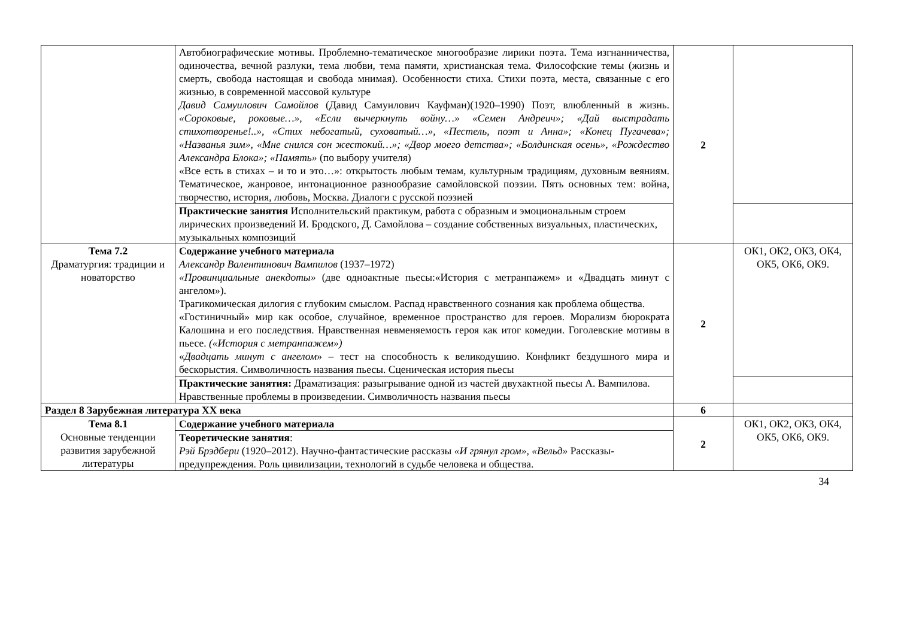| | Автобиографические мотивы. Проблемно-тематическое многообразие лирики поэта. Тема изгнанничества, одиночества, вечной разлуки, тема любви, тема памяти, христианская тема. Философские темы (жизнь и смерть, свобода настоящая и свобода мнимая). Особенности стиха. Стихи поэта, места, связанные с его жизнью, в современной массовой культуре Давид Самуилович Самойлов (Давид Самуилович Кауфман)(1920–1990) Поэт, влюбленный в жизнь. «Сороковые, роковые…», «Если вычеркнуть войну…» «Семен Андреич»; «Дай выстрадать стихотворенье!..», «Стих небогатый, суховатый…», «Пестель, поэт и Анна»; «Конец Пугачева»; «Названья зим», «Мне снился сон жестокий…»; «Двор моего детства»; «Болдинская осень», «Рождество Александра Блока»; «Память» (по выбору учителя) «Все есть в стихах – и то и это…»: открытость любым темам, культурным традициям, духовным веяниям. Тематическое, жанровое, интонационное разнообразие самойловской поэзии. Пять основных тем: война, творчество, история, любовь, Москва. Диалоги с русской поэзией | 2 | |
| | Практические занятия Исполнительский практикум, работа с образным и эмоциональным строем лирических произведений И. Бродского, Д. Самойлова – создание собственных визуальных, пластических, музыкальных композиций | | |
| Тема 7.2 Драматургия: традиции и новаторство | Содержание учебного материала Александр Валентинович Вампилов (1937–1972) «Провинциальные анекдоты» (две одноактные пьесы:«История с метранпажем» и «Двадцать минут с ангелом»). Трагикомическая дилогия с глубоким смыслом. Распад нравственного сознания как проблема общества. «Гостиничный» мир как особое, случайное, временное пространство для героев. Морализм бюрократа Калошина и его последствия. Нравственная невменяемость героя как итог комедии. Гоголевские мотивы в пьесе. («История с метранпажем») « Двадцать минут с ангелом » – тест на способность к великодушию. Конфликт бездушного мира и бескорыстия. Символичность названия пьесы. Сценическая история пьесы | 2 | ОК1, ОК2, ОК3, ОК4, ОК5, ОК6, ОК9. |
| | Практические занятия: Драматизация: разыгрывание одной из частей двухактной пьесы А. Вампилова. Нравственные проблемы в произведении. Символичность названия пьесы | | |
| Раздел 8 Зарубежная литература XX века | | 6 | |
| Тема 8.1 Основные тенденции развития зарубежной литературы | Содержание учебного материала | 2 | ОК1, ОК2, ОК3, ОК4, ОК5, ОК6, ОК9. |
| | Теоретические занятия : Рэй Брэдбери (1920–2012). Научно-фантастические рассказы «И грянул гром», «Вельд» Рассказы-предупреждения. Роль цивилизации, технологий в судьбе человека и общества. | | |
34